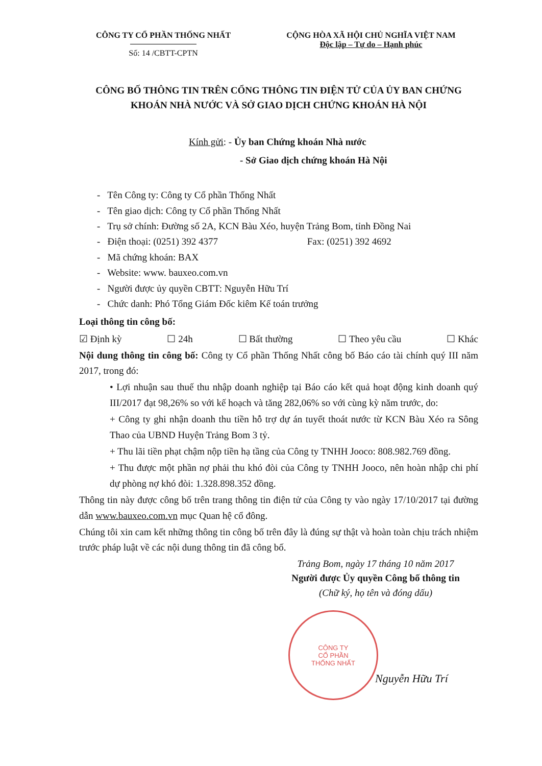CÔNG TY CỔ PHẦN THỐNG NHẤT
Số: 14 /CBTT-CPTN
CỘNG HÒA XÃ HỘI CHỦ NGHĨA VIỆT NAM
Độc lập – Tự do – Hạnh phúc
CÔNG BỐ THÔNG TIN TRÊN CỔNG THÔNG TIN ĐIỆN TỬ CỦA ỦY BAN CHỨNG KHOÁN NHÀ NƯỚC VÀ SỞ GIAO DỊCH CHỨNG KHOÁN HÀ NỘI
Kính gửi: - Ủy ban Chứng khoán Nhà nước
- Sở Giao dịch chứng khoán Hà Nội
- Tên Công ty: Công ty Cổ phần Thống Nhất
- Tên giao dịch: Công ty Cổ phần Thống Nhất
- Trụ sở chính: Đường số 2A, KCN Bàu Xéo, huyện Trảng Bom, tỉnh Đồng Nai
- Điện thoại: (0251) 392 4377 Fax: (0251) 392 4692
- Mã chứng khoán: BAX
- Website: www. bauxeo.com.vn
- Người được ủy quyền CBTT: Nguyễn Hữu Trí
- Chức danh: Phó Tổng Giám Đốc kiêm Kế toán trưởng
Loại thông tin công bố:
☑ Định kỳ ☐ 24h ☐ Bất thường ☐ Theo yêu cầu ☐ Khác
Nội dung thông tin công bố: Công ty Cổ phần Thống Nhất công bố Báo cáo tài chính quý III năm 2017, trong đó:
• Lợi nhuận sau thuế thu nhập doanh nghiệp tại Báo cáo kết quả hoạt động kinh doanh quý III/2017 đạt 98,26% so với kế hoạch và tăng 282,06% so với cùng kỳ năm trước, do:
+ Công ty ghi nhận doanh thu tiền hỗ trợ dự án tuyết thoát nước từ KCN Bàu Xéo ra Sông Thao của UBND Huyện Trảng Bom 3 tỷ.
+ Thu lãi tiền phạt chậm nộp tiền hạ tầng của Công ty TNHH Jooco: 808.982.769 đồng.
+ Thu được một phần nợ phải thu khó đòi của Công ty TNHH Jooco, nên hoàn nhập chi phí dự phòng nợ khó đòi: 1.328.898.352 đồng.
Thông tin này được công bố trên trang thông tin điện tử của Công ty vào ngày 17/10/2017 tại đường dẫn www.bauxeo.com.vn mục Quan hệ cổ đông.
Chúng tôi xin cam kết những thông tin công bố trên đây là đúng sự thật và hoàn toàn chịu trách nhiệm trước pháp luật về các nội dung thông tin đã công bố.
Trảng Bom, ngày 17 tháng 10 năm 2017
Người được Ủy quyền Công bố thông tin
(Chữ ký, họ tên và đóng dấu)
CÔNG TY
CỔ PHẦN
THỐNG NHẤT
Nguyễn Hữu Trí